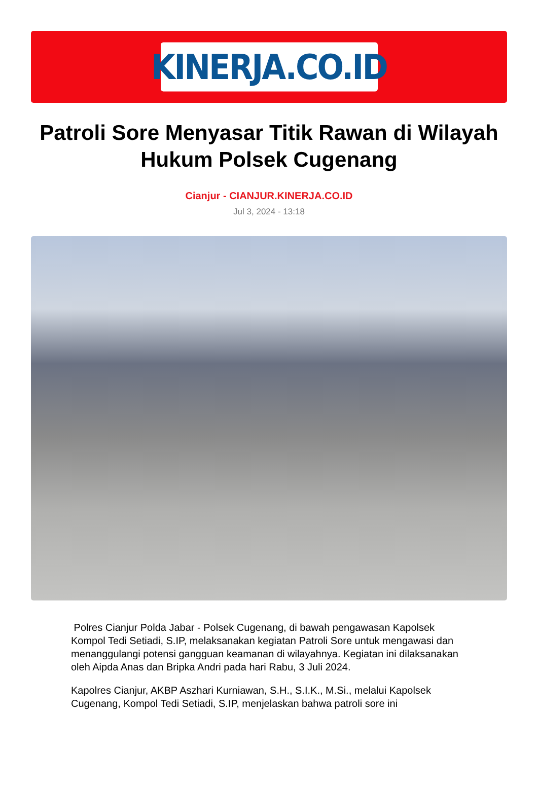KINERJA.CO.ID
Patroli Sore Menyasar Titik Rawan di Wilayah Hukum Polsek Cugenang
Cianjur - CIANJUR.KINERJA.CO.ID
Jul 3, 2024 - 13:18
Polres Cianjur Polda Jabar - Polsek Cugenang, di bawah pengawasan Kapolsek Kompol Tedi Setiadi, S.IP, melaksanakan kegiatan Patroli Sore untuk mengawasi dan menanggulangi potensi gangguan keamanan di wilayahnya. Kegiatan ini dilaksanakan oleh Aipda Anas dan Bripka Andri pada hari Rabu, 3 Juli 2024.
Kapolres Cianjur, AKBP Aszhari Kurniawan, S.H., S.I.K., M.Si., melalui Kapolsek Cugenang, Kompol Tedi Setiadi, S.IP, menjelaskan bahwa patroli sore ini